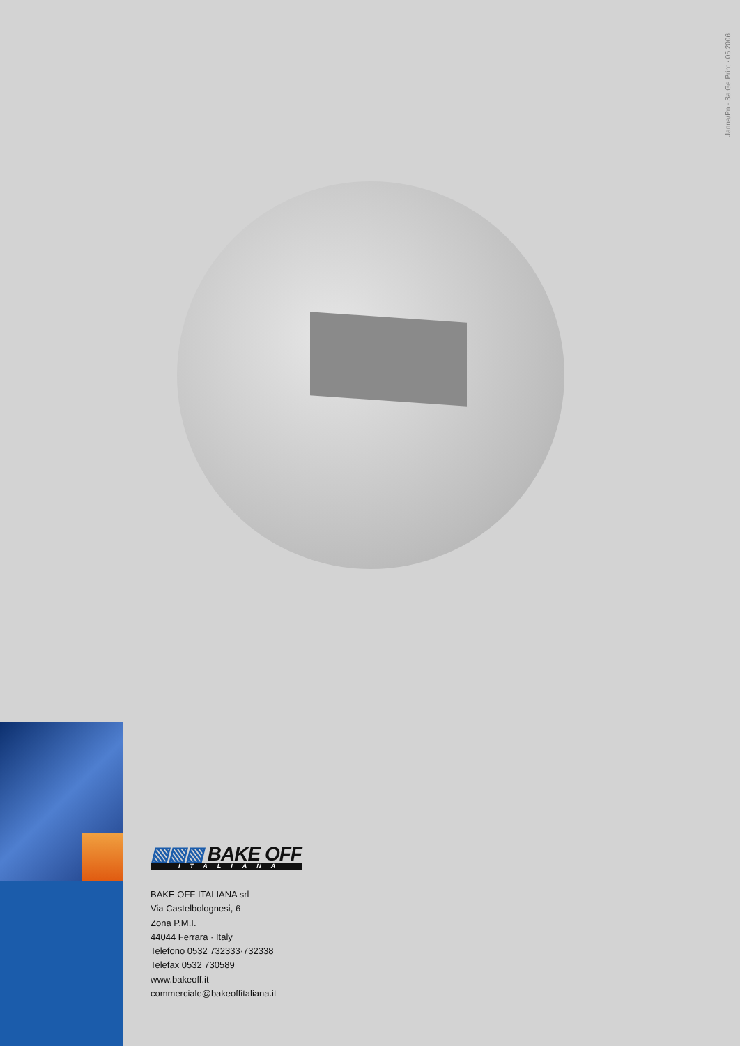Janna/Pn · Sa.Ge.Print · 05.2006
▧▧▧ BAKE OFF
ITALIANA
BAKE OFF ITALIANA srl
Via Castelbolognesi, 6
Zona P.M.I.
44044 Ferrara · Italy
Telefono 0532 732333·732338
Telefax 0532 730589
www.bakeoff.it
commerciale@bakeoffitaliana.it